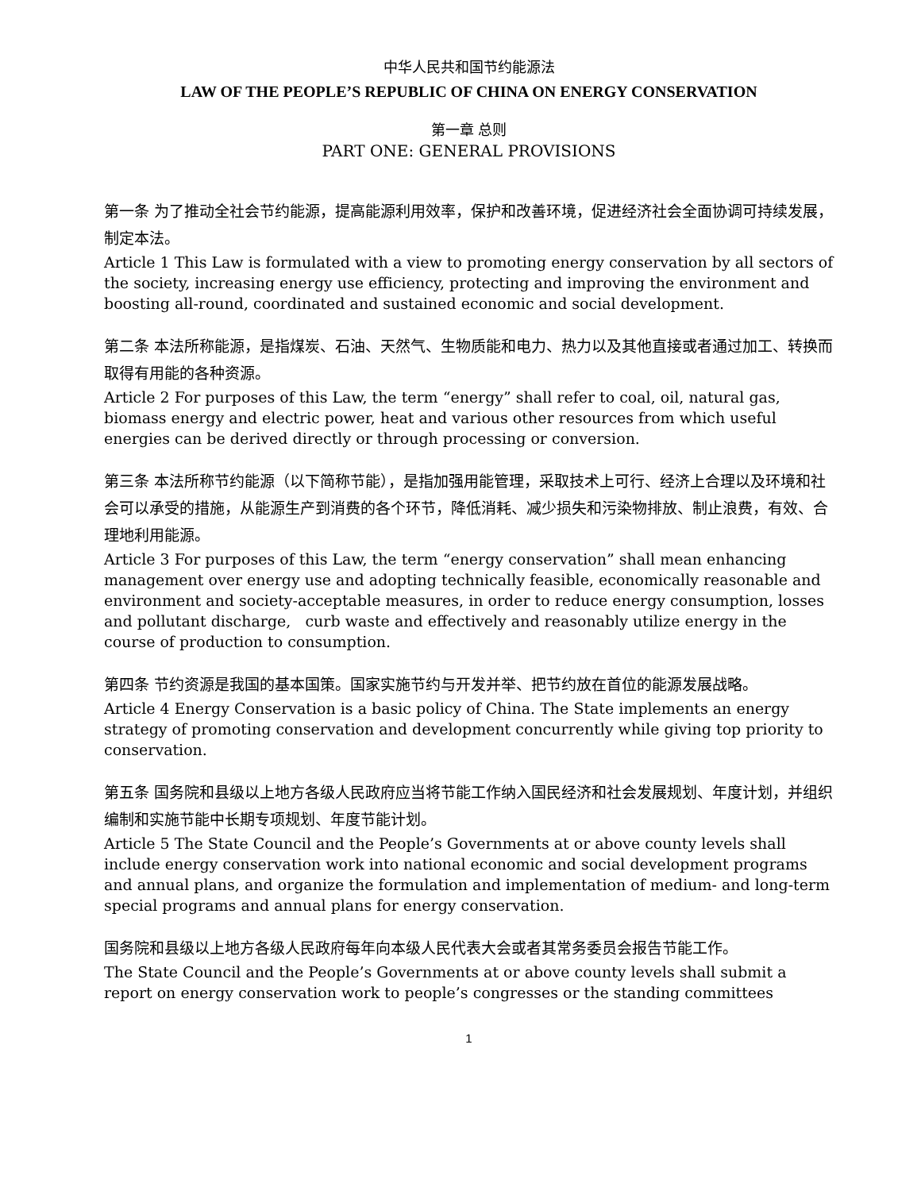中华人民共和国节约能源法
LAW OF THE PEOPLE’S REPUBLIC OF CHINA ON ENERGY CONSERVATION
第一章 总则
PART ONE: GENERAL PROVISIONS
第一条 为了推动全社会节约能源，提高能源利用效率，保护和改善环境，促进经济社会全面协调可持续发展，制定本法。
Article 1 This Law is formulated with a view to promoting energy conservation by all sectors of the society, increasing energy use efficiency, protecting and improving the environment and boosting all-round, coordinated and sustained economic and social development.
第二条 本法所称能源，是指煤炭、石油、天然气、生物质能和电力、热力以及其他直接或者通过加工、转换而取得有用能的各种资源。
Article 2 For purposes of this Law, the term “energy” shall refer to coal, oil, natural gas, biomass energy and electric power, heat and various other resources from which useful energies can be derived directly or through processing or conversion.
第三条 本法所称节约能源（以下简称节能），是指加强用能管理，采取技术上可行、经济上合理以及环境和社会可以承受的措施，从能源生产到消费的各个环节，降低消耗、减少损失和污染物排放、制止浪费，有效、合理地利用能源。
Article 3 For purposes of this Law, the term “energy conservation” shall mean enhancing management over energy use and adopting technically feasible, economically reasonable and environment and society-acceptable measures, in order to reduce energy consumption, losses and pollutant discharge, curb waste and effectively and reasonably utilize energy in the course of production to consumption.
第四条 节约资源是我国的基本国策。国家实施节约与开发并举、把节约放在首位的能源发展战略。
Article 4 Energy Conservation is a basic policy of China. The State implements an energy strategy of promoting conservation and development concurrently while giving top priority to conservation.
第五条 国务院和县级以上地方各级人民政府应当将节能工作纳入国民经济和社会发展规划、年度计划，并组织编制和实施节能中长期专项规划、年度节能计划。
Article 5 The State Council and the People’s Governments at or above county levels shall include energy conservation work into national economic and social development programs and annual plans, and organize the formulation and implementation of medium- and long-term special programs and annual plans for energy conservation.
国务院和县级以上地方各级人民政府每年向本级人民代表大会或者其常务委员会报告节能工作。
The State Council and the People’s Governments at or above county levels shall submit a report on energy conservation work to people’s congresses or the standing committees
1